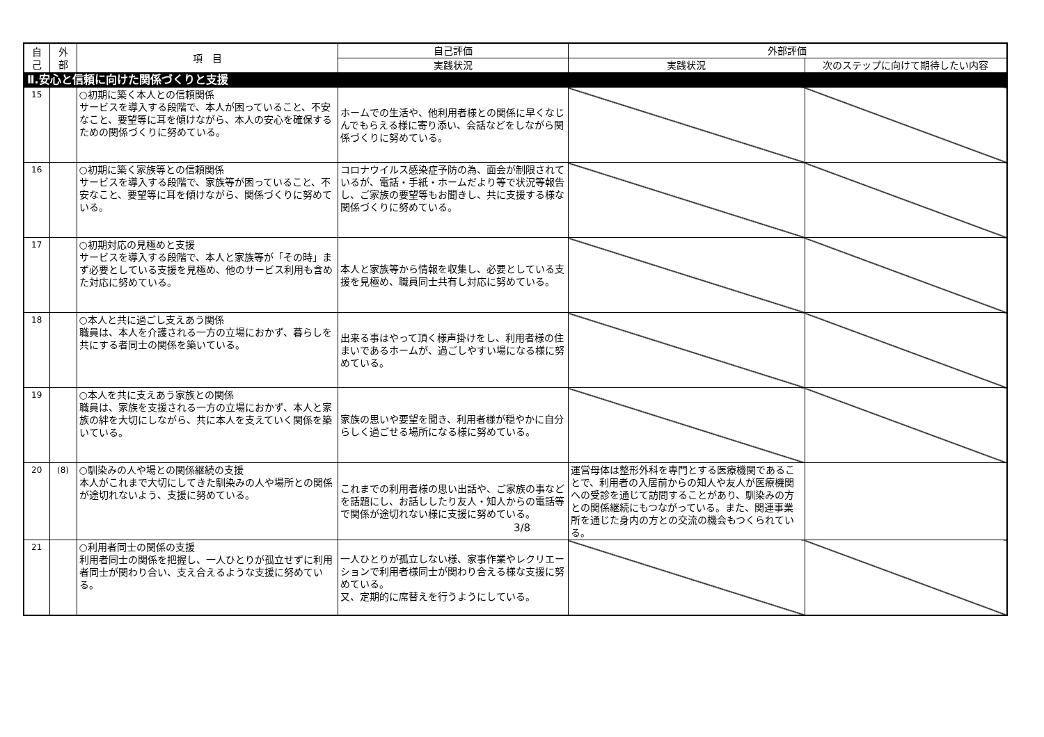| 自 己 | 外 部 | 項 目 | 自己評価 | 外部評価 | |
| --- | --- | --- | --- | --- | --- |
| | | | 実践状況 | 実践状況 | 次のステップに向けて期待したい内容 |
| Ⅱ.安心と信頼に向けた関係づくりと支援 | | | | | |
| 15 | | ○初期に築く本人との信頼関係 サービスを導入する段階で、本人が困っていること、不安なこと、要望等に耳を傾けながら、本人の安心を確保するための関係づくりに努めている。 | ホームでの生活や、他利用者様との関係に早くなじんでもらえる様に寄り添い、会話などをしながら関係づくりに努めている。 | | |
| 16 | | ○初期に築く家族等との信頼関係 サービスを導入する段階で、家族等が困っていること、不安なこと、要望等に耳を傾けながら、関係づくりに努めている。 | コロナウイルス感染症予防の為、面会が制限されているが、電話・手紙・ホームだより等で状況等報告し、ご家族の要望等もお聞きし、共に支援する様な関係づくりに努めている。 | | |
| 17 | | ○初期対応の見極めと支援 サービスを導入する段階で、本人と家族等が「その時」まず必要としている支援を見極め、他のサービス利用も含めた対応に努めている。 | 本人と家族等から情報を収集し、必要としている支援を見極め、職員同士共有し対応に努めている。 | | |
| 18 | | ○本人と共に過ごし支えあう関係 職員は、本人を介護される一方の立場におかず、暮らしを共にする者同士の関係を築いている。 | 出来る事はやって頂く様声掛けをし、利用者様の住まいであるホームが、過ごしやすい場になる様に努めている。 | | |
| 19 | | ○本人を共に支えあう家族との関係 職員は、家族を支援される一方の立場におかず、本人と家族の絆を大切にしながら、共に本人を支えていく関係を築いている。 | 家族の思いや要望を聞き、利用者様が穏やかに自分らしく過ごせる場所になる様に努めている。 | | |
| 20 | (8) | ○馴染みの人や場との関係継続の支援 本人がこれまで大切にしてきた馴染みの人や場所との関係が途切れないよう、支援に努めている。 | これまでの利用者様の思い出話や、ご家族の事などを話題にし、お話ししたり友人・知人からの電話等で関係が途切れない様に支援に努めている。 | 運営母体は整形外科を専門とする医療機関であることで、利用者の入居前からの知人や友人が医療機関への受診を通じて訪問することがあり、馴染みの方との関係継続にもつながっている。また、関連事業所を通じた身内の方との交流の機会もつくられている。 | |
| 21 | | ○利用者同士の関係の支援 利用者同士の関係を把握し、一人ひとりが孤立せずに利用者同士が関わり合い、支え合えるような支援に努めている。 | 一人ひとりが孤立しない様、家事作業やレクリエーションで利用者様同士が関わり合える様な支援に努めている。 又、定期的に席替えを行うようにしている。 | | |
3/8